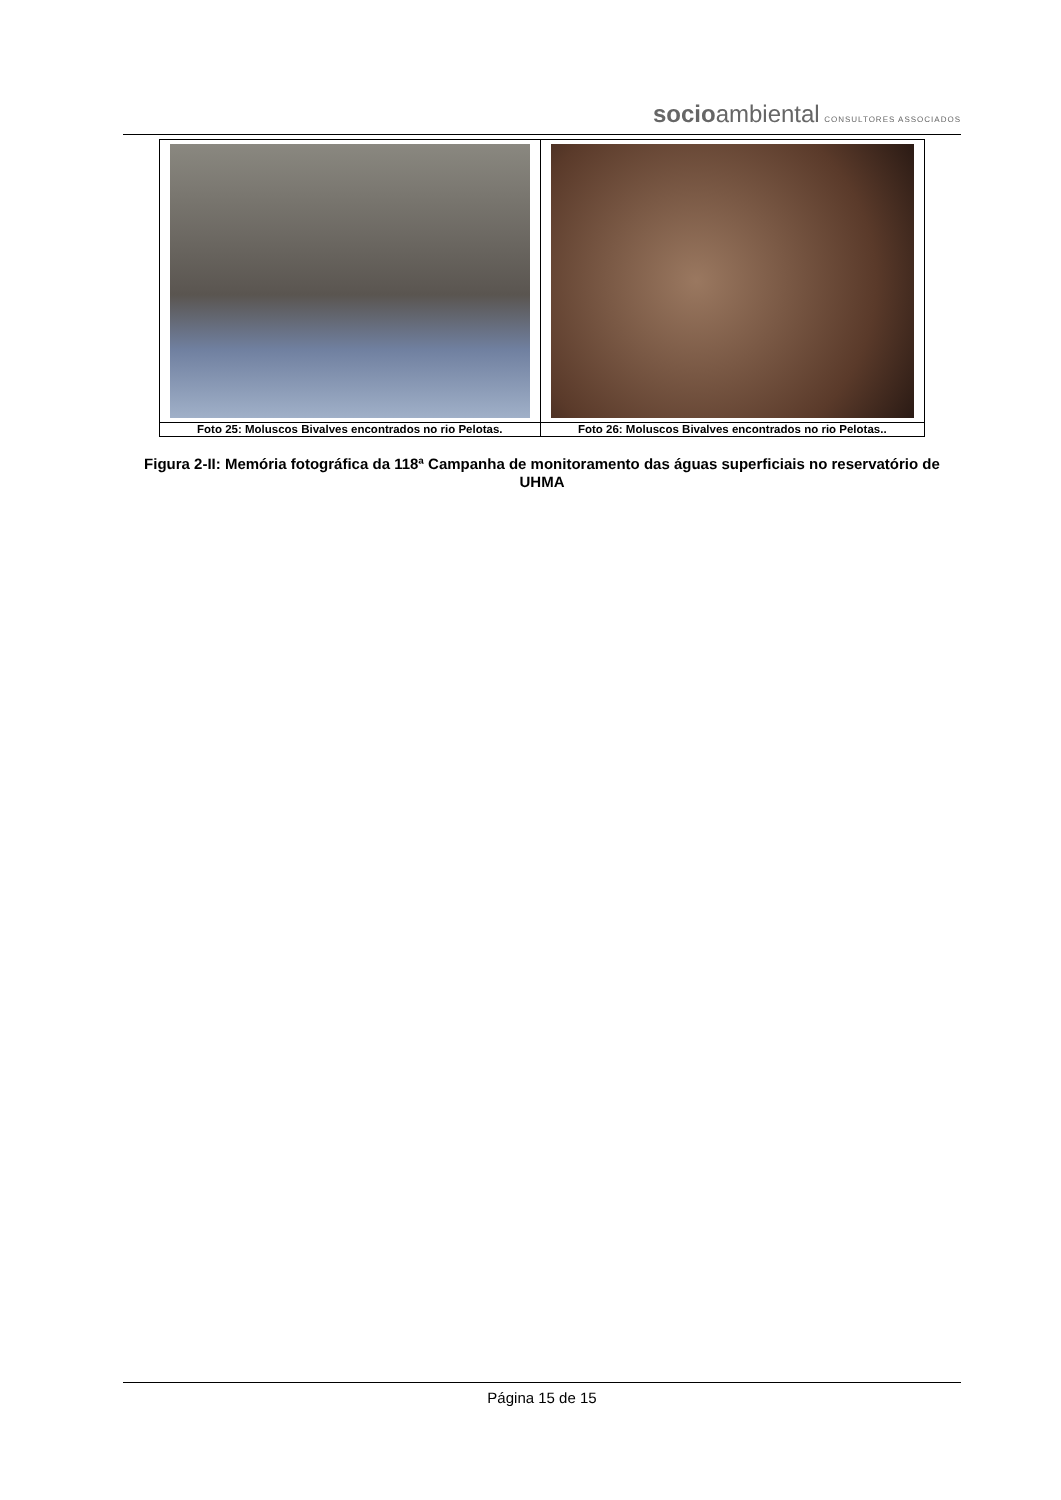socioambiental CONSULTORES ASSOCIADOS
| Foto 25: Moluscos Bivalves encontrados no rio Pelotas. | Foto 26: Moluscos Bivalves encontrados no rio Pelotas.. |
Figura 2-II: Memória fotográfica da 118ª Campanha de monitoramento das águas superficiais no reservatório de UHMA
Página 15 de 15